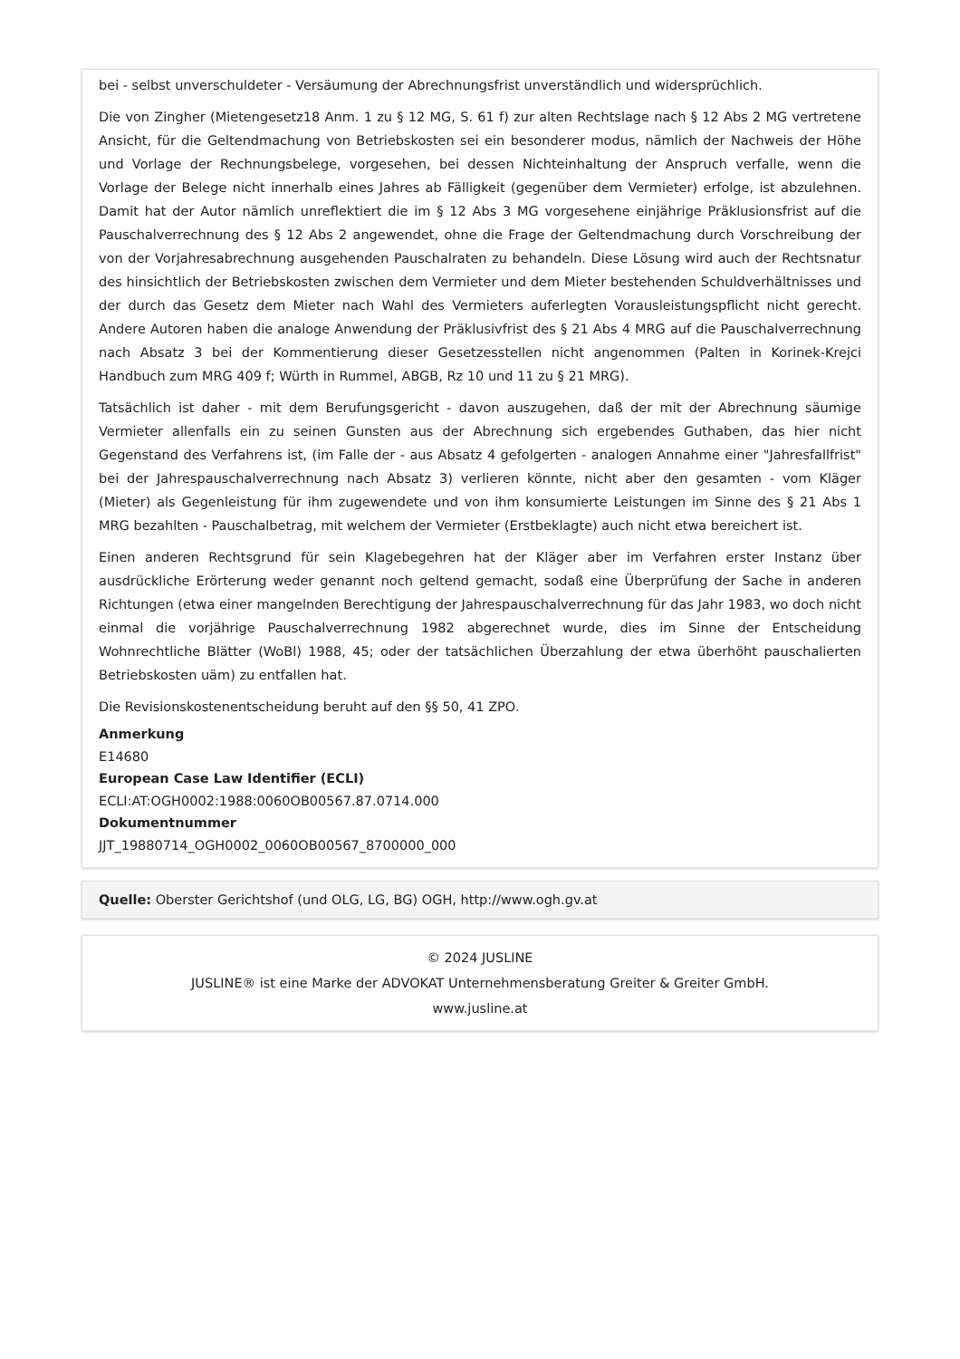bei - selbst unverschuldeter - Versäumung der Abrechnungsfrist unverständlich und widersprüchlich.
Die von Zingher (Mietengesetz18 Anm. 1 zu § 12 MG, S. 61 f) zur alten Rechtslage nach § 12 Abs 2 MG vertretene Ansicht, für die Geltendmachung von Betriebskosten sei ein besonderer modus, nämlich der Nachweis der Höhe und Vorlage der Rechnungsbelege, vorgesehen, bei dessen Nichteinhaltung der Anspruch verfalle, wenn die Vorlage der Belege nicht innerhalb eines Jahres ab Fälligkeit (gegenüber dem Vermieter) erfolge, ist abzulehnen. Damit hat der Autor nämlich unreflektiert die im § 12 Abs 3 MG vorgesehene einjährige Präklusionsfrist auf die Pauschalverrechnung des § 12 Abs 2 angewendet, ohne die Frage der Geltendmachung durch Vorschreibung der von der Vorjahresabrechnung ausgehenden Pauschalraten zu behandeln. Diese Lösung wird auch der Rechtsnatur des hinsichtlich der Betriebskosten zwischen dem Vermieter und dem Mieter bestehenden Schuldverhältnisses und der durch das Gesetz dem Mieter nach Wahl des Vermieters auferlegten Vorausleistungspflicht nicht gerecht. Andere Autoren haben die analoge Anwendung der Präklusivfrist des § 21 Abs 4 MRG auf die Pauschalverrechnung nach Absatz 3 bei der Kommentierung dieser Gesetzesstellen nicht angenommen (Palten in Korinek-Krejci Handbuch zum MRG 409 f; Würth in Rummel, ABGB, Rz 10 und 11 zu § 21 MRG).
Tatsächlich ist daher - mit dem Berufungsgericht - davon auszugehen, daß der mit der Abrechnung säumige Vermieter allenfalls ein zu seinen Gunsten aus der Abrechnung sich ergebendes Guthaben, das hier nicht Gegenstand des Verfahrens ist, (im Falle der - aus Absatz 4 gefolgerten - analogen Annahme einer "Jahresfallfrist" bei der Jahrespauschalverrechnung nach Absatz 3) verlieren könnte, nicht aber den gesamten - vom Kläger (Mieter) als Gegenleistung für ihm zugewendete und von ihm konsumierte Leistungen im Sinne des § 21 Abs 1 MRG bezahlten - Pauschalbetrag, mit welchem der Vermieter (Erstbeklagte) auch nicht etwa bereichert ist.
Einen anderen Rechtsgrund für sein Klagebegehren hat der Kläger aber im Verfahren erster Instanz über ausdrückliche Erörterung weder genannt noch geltend gemacht, sodaß eine Überprüfung der Sache in anderen Richtungen (etwa einer mangelnden Berechtigung der Jahrespauschalverrechnung für das Jahr 1983, wo doch nicht einmal die vorjährige Pauschalverrechnung 1982 abgerechnet wurde, dies im Sinne der Entscheidung Wohnrechtliche Blätter (WoBl) 1988, 45; oder der tatsächlichen Überzahlung der etwa überhöht pauschalierten Betriebskosten uäm) zu entfallen hat.
Die Revisionskostenentscheidung beruht auf den §§ 50, 41 ZPO.
Anmerkung
E14680
European Case Law Identifier (ECLI)
ECLI:AT:OGH0002:1988:0060OB00567.87.0714.000
Dokumentnummer
JJT_19880714_OGH0002_0060OB00567_8700000_000
Quelle: Oberster Gerichtshof (und OLG, LG, BG) OGH, http://www.ogh.gv.at
© 2024 JUSLINE
JUSLINE® ist eine Marke der ADVOKAT Unternehmensberatung Greiter & Greiter GmbH.
www.jusline.at